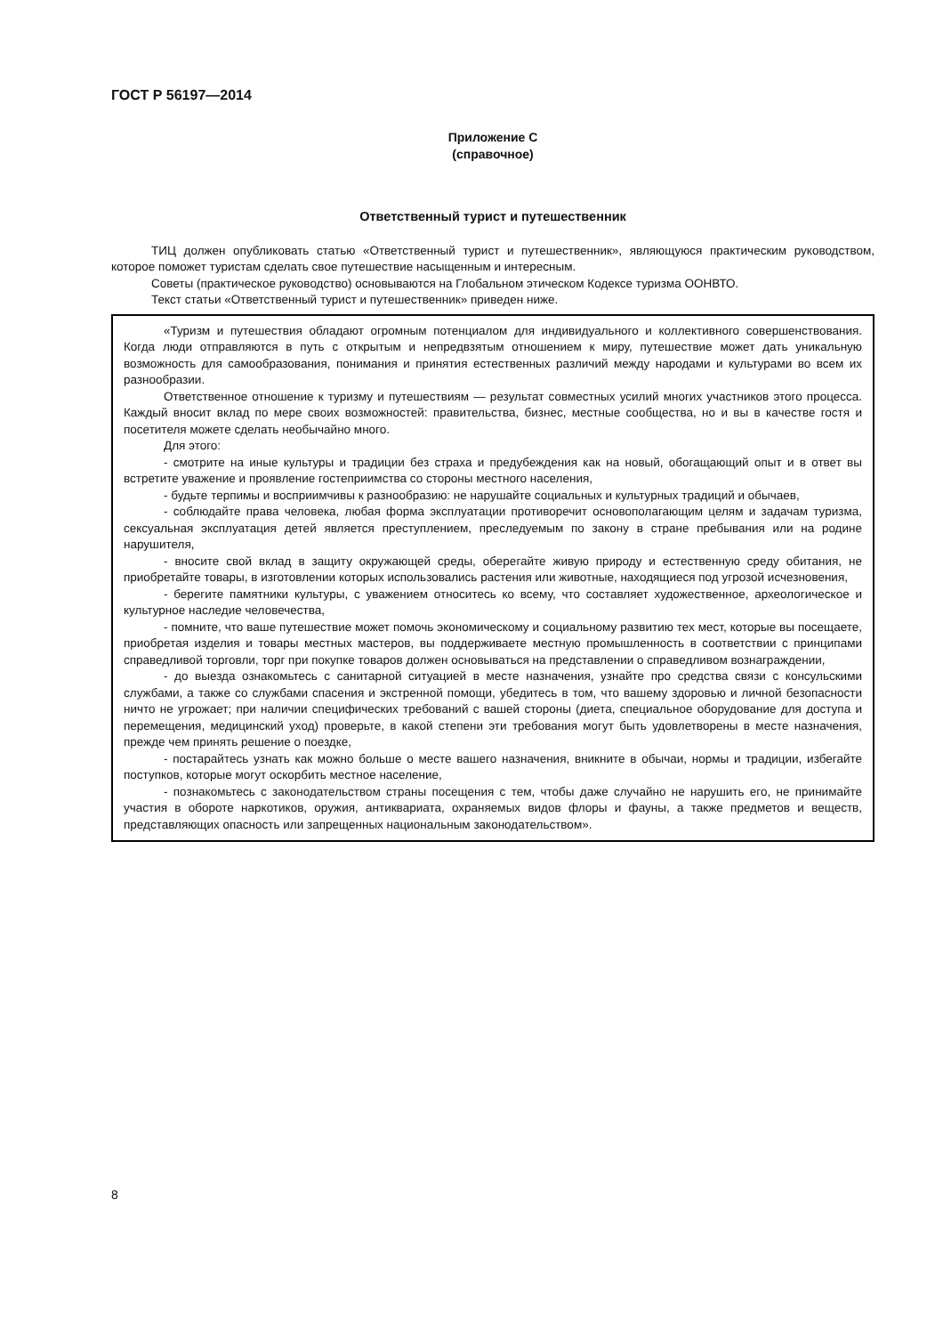ГОСТ Р 56197—2014
Приложение С
(справочное)
Ответственный турист и путешественник
ТИЦ должен опубликовать статью «Ответственный турист и путешественник», являющуюся практическим руководством, которое поможет туристам сделать свое путешествие насыщенным и интересным.
Советы (практическое руководство) основываются на Глобальном этическом Кодексе туризма ООНВТО.
Текст статьи «Ответственный турист и путешественник» приведен ниже.
«Туризм и путешествия обладают огромным потенциалом для индивидуального и коллективного совершенствования. Когда люди отправляются в путь с открытым и непредвзятым отношением к миру, путешествие может дать уникальную возможность для самообразования, понимания и принятия естественных различий между народами и культурами во всем их разнообразии.
Ответственное отношение к туризму и путешествиям — результат совместных усилий многих участников этого процесса. Каждый вносит вклад по мере своих возможностей: правительства, бизнес, местные сообщества, но и вы в качестве гостя и посетителя можете сделать необычайно много.
Для этого:
- смотрите на иные культуры и традиции без страха и предубеждения как на новый, обогащающий опыт и в ответ вы встретите уважение и проявление гостеприимства со стороны местного населения,
- будьте терпимы и восприимчивы к разнообразию: не нарушайте социальных и культурных традиций и обычаев,
- соблюдайте права человека, любая форма эксплуатации противоречит основополагающим целям и задачам туризма, сексуальная эксплуатация детей является преступлением, преследуемым по закону в стране пребывания или на родине нарушителя,
- вносите свой вклад в защиту окружающей среды, оберегайте живую природу и естественную среду обитания, не приобретайте товары, в изготовлении которых использовались растения или животные, находящиеся под угрозой исчезновения,
- берегите памятники культуры, с уважением относитесь ко всему, что составляет художественное, археологическое и культурное наследие человечества,
- помните, что ваше путешествие может помочь экономическому и социальному развитию тех мест, которые вы посещаете, приобретая изделия и товары местных мастеров, вы поддерживаете местную промышленность в соответствии с принципами справедливой торговли, торг при покупке товаров должен основываться на представлении о справедливом вознаграждении,
- до выезда ознакомьтесь с санитарной ситуацией в месте назначения, узнайте про средства связи с консульскими службами, а также со службами спасения и экстренной помощи, убедитесь в том, что вашему здоровью и личной безопасности ничто не угрожает; при наличии специфических требований с вашей стороны (диета, специальное оборудование для доступа и перемещения, медицинский уход) проверьте, в какой степени эти требования могут быть удовлетворены в месте назначения, прежде чем принять решение о поездке,
- постарайтесь узнать как можно больше о месте вашего назначения, вникните в обычаи, нормы и традиции, избегайте поступков, которые могут оскорбить местное население,
- познакомьтесь с законодательством страны посещения с тем, чтобы даже случайно не нарушить его, не принимайте участия в обороте наркотиков, оружия, антиквариата, охраняемых видов флоры и фауны, а также предметов и веществ, представляющих опасность или запрещенных национальным законодательством».
8